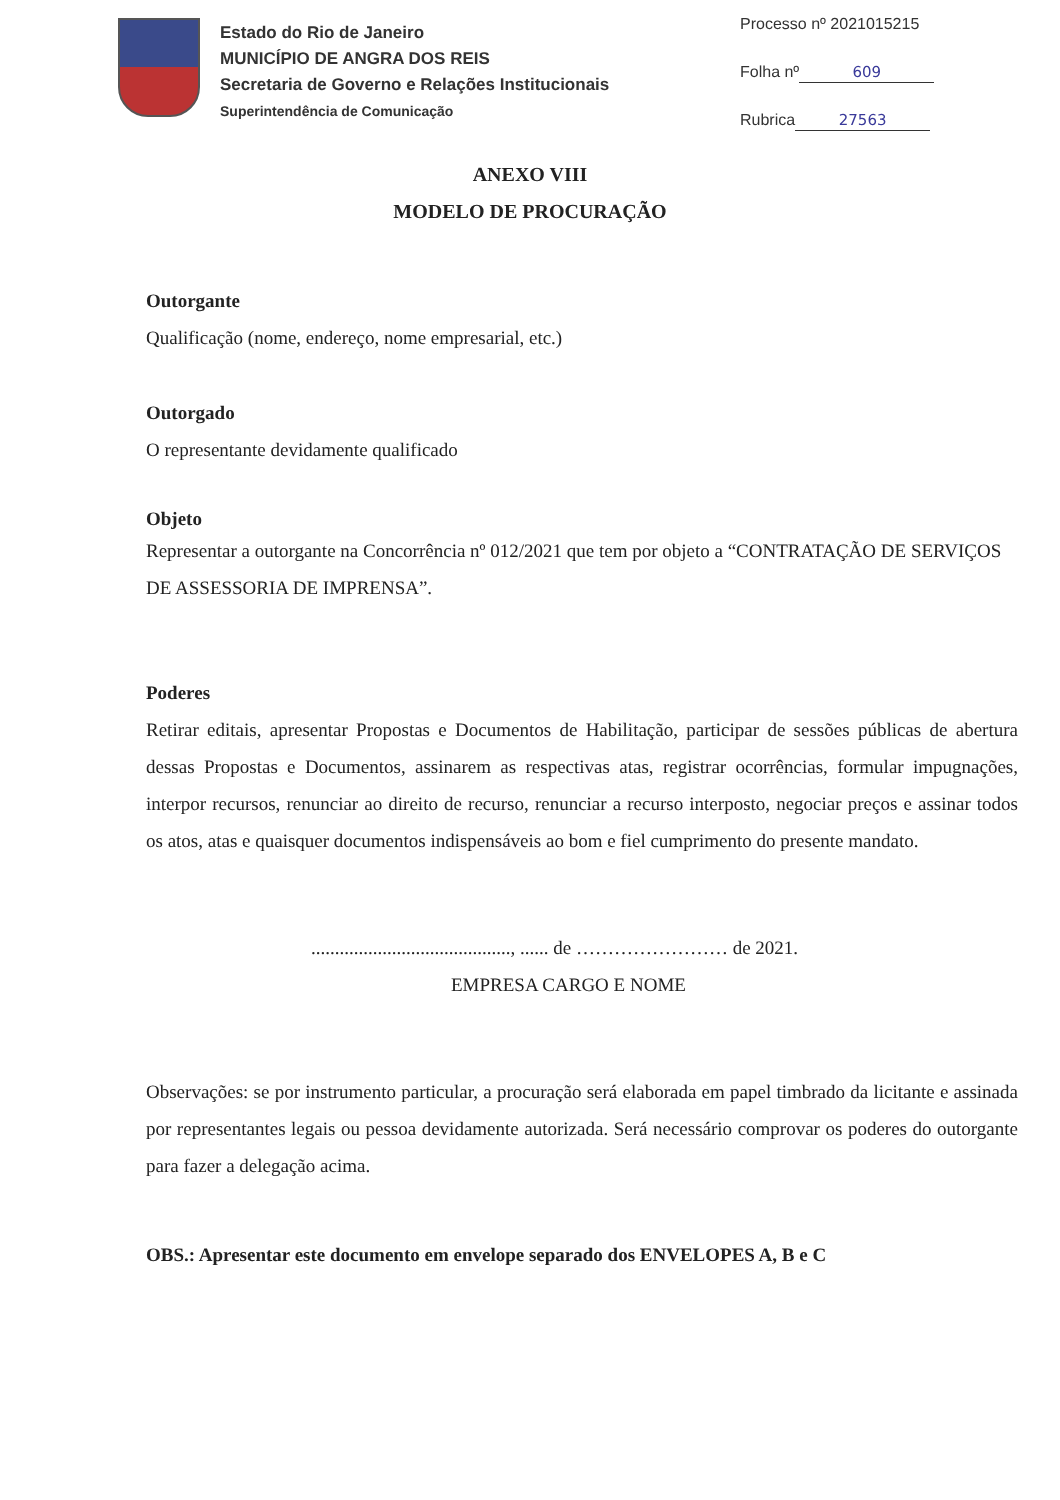Estado do Rio de Janeiro
MUNICÍPIO DE ANGRA DOS REIS
Secretaria de Governo e Relações Institucionais
Superintendência de Comunicação
Processo nº 2021015215
Folha nº 609
Rubrica 27563
ANEXO VIII
MODELO DE PROCURAÇÃO
Outorgante
Qualificação (nome, endereço, nome empresarial, etc.)
Outorgado
O representante devidamente qualificado
Objeto
Representar a outorgante na Concorrência nº 012/2021 que tem por objeto a “CONTRATAÇÃO DE SERVIÇOS DE ASSESSORIA DE IMPRENSA”.
Poderes
Retirar editais, apresentar Propostas e Documentos de Habilitação, participar de sessões públicas de abertura dessas Propostas e Documentos, assinarem as respectivas atas, registrar ocorrências, formular impugnações, interpor recursos, renunciar ao direito de recurso, renunciar a recurso interposto, negociar preços e assinar todos os atos, atas e quaisquer documentos indispensáveis ao bom e fiel cumprimento do presente mandato.
.........................................., ...... de …………………… de 2021.
EMPRESA CARGO E NOME
Observações: se por instrumento particular, a procuração será elaborada em papel timbrado da licitante e assinada por representantes legais ou pessoa devidamente autorizada. Será necessário comprovar os poderes do outorgante para fazer a delegação acima.
OBS.: Apresentar este documento em envelope separado dos ENVELOPES A, B e C